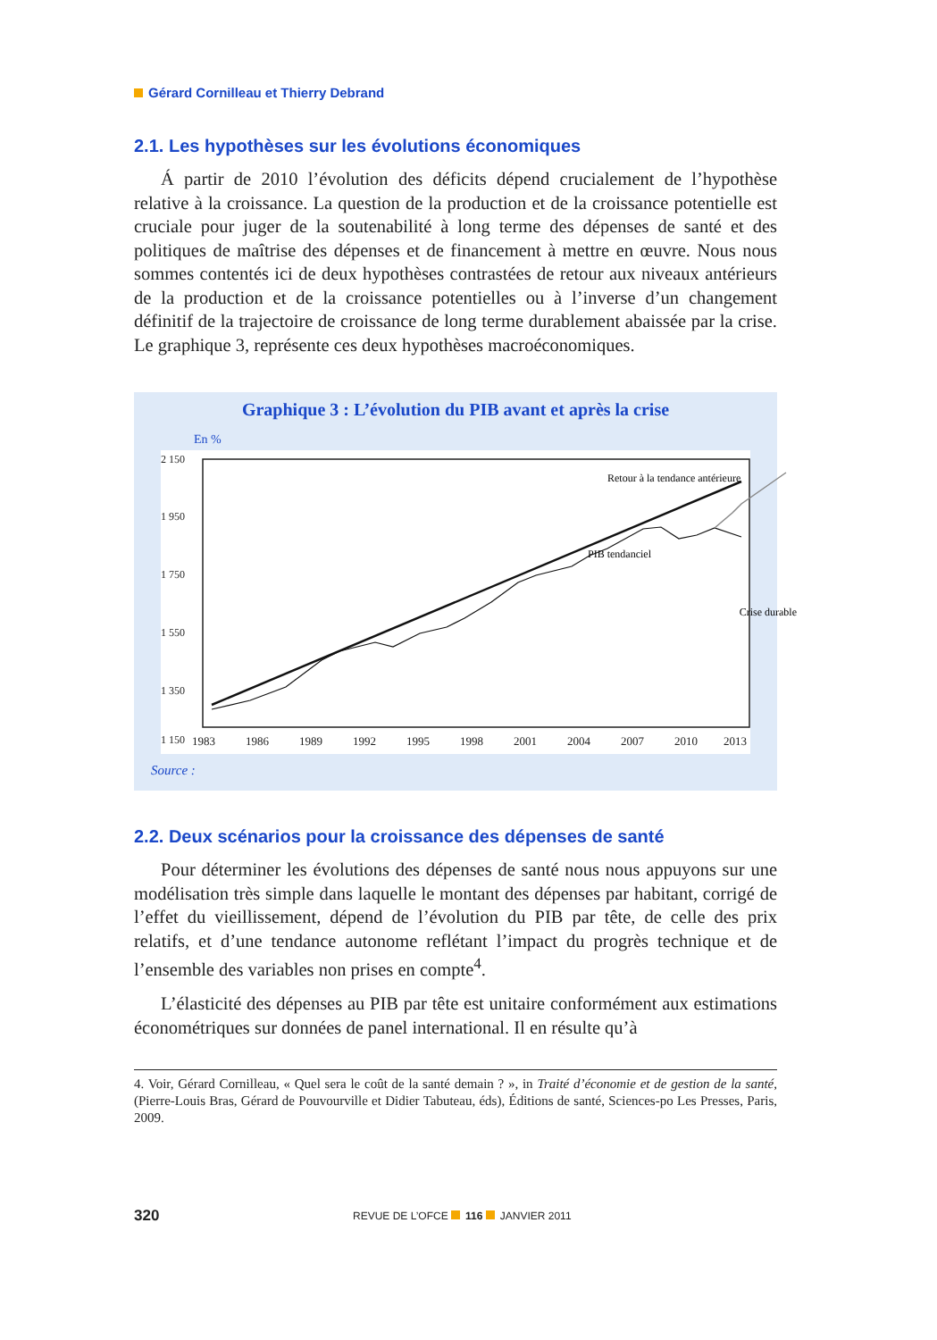Gérard Cornilleau et Thierry Debrand
2.1. Les hypothèses sur les évolutions économiques
Á partir de 2010 l’évolution des déficits dépend crucialement de l’hypothèse relative à la croissance. La question de la production et de la croissance potentielle est cruciale pour juger de la soutenabilité à long terme des dépenses de santé et des politiques de maîtrise des dépenses et de financement à mettre en œuvre. Nous nous sommes contentés ici de deux hypothèses contrastées de retour aux niveaux antérieurs de la production et de la croissance potentielles ou à l’inverse d’un changement définitif de la trajectoire de croissance de long terme durablement abaissée par la crise. Le graphique 3, représente ces deux hypothèses macroéconomiques.
Graphique 3 : L’évolution du PIB avant et après la crise
En %
2 150
1 950
1 750
1 550
1 350
1 150
Retour à la tendance antérieure
PIB tendanciel
Crise durable
1983
1986
1989
1992
1995
1998
2001
2004
2007
2010
2013
Source :
2.2. Deux scénarios pour la croissance des dépenses de santé
Pour déterminer les évolutions des dépenses de santé nous nous appuyons sur une modélisation très simple dans laquelle le montant des dépenses par habitant, corrigé de l’effet du vieillissement, dépend de l’évolution du PIB par tête, de celle des prix relatifs, et d’une tendance autonome reflétant l’impact du progrès technique et de l’ensemble des variables non prises en compte<sup>4</sup>.
L’élasticité des dépenses au PIB par tête est unitaire conformément aux estimations économétriques sur données de panel international. Il en résulte qu’à
4. Voir, Gérard Cornilleau, « Quel sera le coût de la santé demain ? », in Traité d’économie et de gestion de la santé, (Pierre-Louis Bras, Gérard de Pouvourville et Didier Tabuteau, éds), Éditions de santé, Sciences-po Les Presses, Paris, 2009.
320 REVUE DE L’OFCE 116 JANVIER 2011